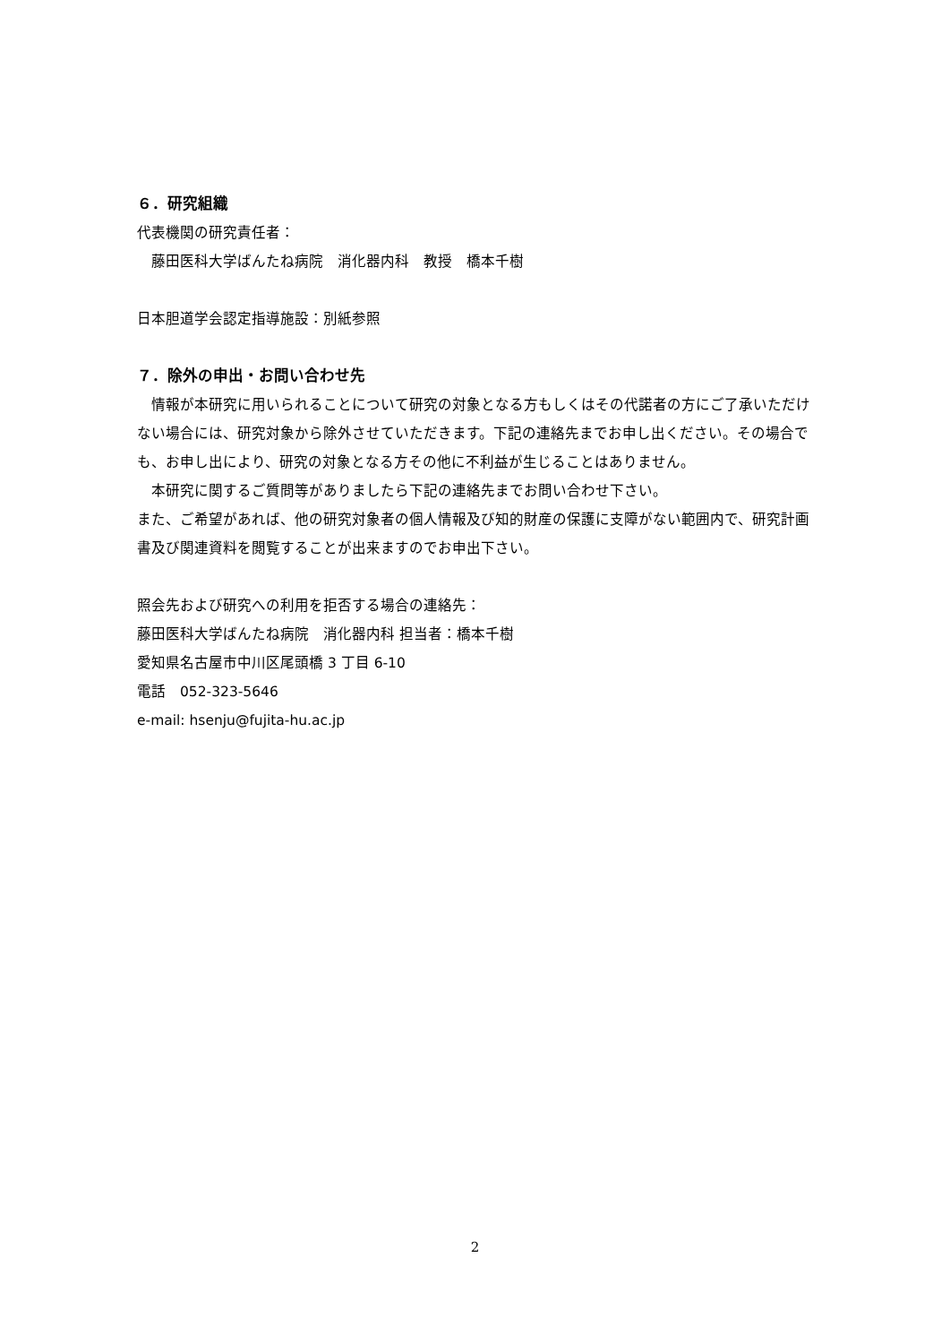６．研究組織
代表機関の研究責任者：
　藤田医科大学ばんたね病院　消化器内科　教授　橋本千樹
日本胆道学会認定指導施設：別紙参照
７．除外の申出・お問い合わせ先
　情報が本研究に用いられることについて研究の対象となる方もしくはその代諾者の方にご了承いただけない場合には、研究対象から除外させていただきます。下記の連絡先までお申し出ください。その場合でも、お申し出により、研究の対象となる方その他に不利益が生じることはありません。
　本研究に関するご質問等がありましたら下記の連絡先までお問い合わせ下さい。
また、ご希望があれば、他の研究対象者の個人情報及び知的財産の保護に支障がない範囲内で、研究計画書及び関連資料を閲覧することが出来ますのでお申出下さい。
照会先および研究への利用を拒否する場合の連絡先：
藤田医科大学ばんたね病院　消化器内科 担当者：橋本千樹
愛知県名古屋市中川区尾頭橋 3 丁目 6-10
電話　052-323-5646
e-mail: hsenju@fujita-hu.ac.jp
2